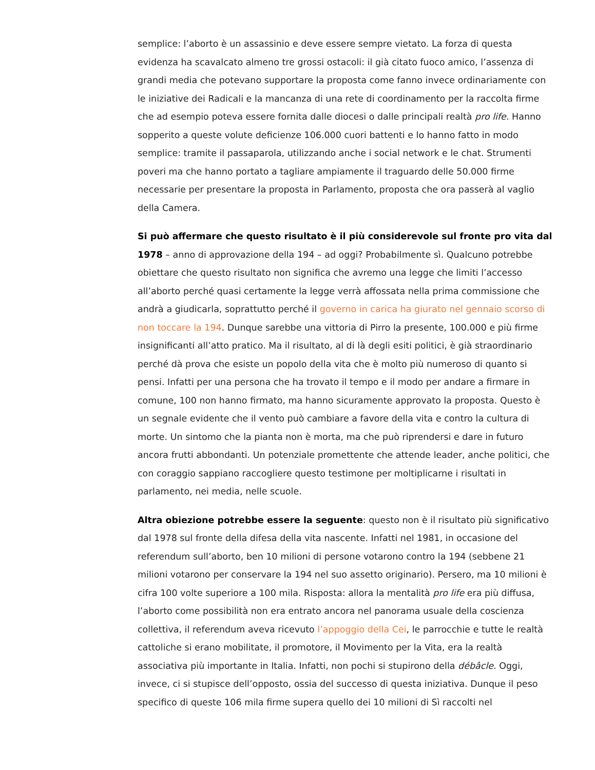semplice: l’aborto è un assassinio e deve essere sempre vietato. La forza di questa evidenza ha scavalcato almeno tre grossi ostacoli: il già citato fuoco amico, l’assenza di grandi media che potevano supportare la proposta come fanno invece ordinariamente con le iniziative dei Radicali e la mancanza di una rete di coordinamento per la raccolta firme che ad esempio poteva essere fornita dalle diocesi o dalle principali realtà pro life. Hanno sopperito a queste volute deficienze 106.000 cuori battenti e lo hanno fatto in modo semplice: tramite il passaparola, utilizzando anche i social network e le chat. Strumenti poveri ma che hanno portato a tagliare ampiamente il traguardo delle 50.000 firme necessarie per presentare la proposta in Parlamento, proposta che ora passerà al vaglio della Camera.
Si può affermare che questo risultato è il più considerevole sul fronte pro vita dal 1978 – anno di approvazione della 194 – ad oggi? Probabilmente sì. Qualcuno potrebbe obiettare che questo risultato non significa che avremo una legge che limiti l’accesso all’aborto perché quasi certamente la legge verrà affossata nella prima commissione che andrà a giudicarla, soprattutto perché il governo in carica ha giurato nel gennaio scorso di non toccare la 194. Dunque sarebbe una vittoria di Pirro la presente, 100.000 e più firme insignificanti all’atto pratico. Ma il risultato, al di là degli esiti politici, è già straordinario perché dà prova che esiste un popolo della vita che è molto più numeroso di quanto si pensi. Infatti per una persona che ha trovato il tempo e il modo per andare a firmare in comune, 100 non hanno firmato, ma hanno sicuramente approvato la proposta. Questo è un segnale evidente che il vento può cambiare a favore della vita e contro la cultura di morte. Un sintomo che la pianta non è morta, ma che può riprendersi e dare in futuro ancora frutti abbondanti. Un potenziale promettente che attende leader, anche politici, che con coraggio sappiano raccogliere questo testimone per moltiplicarne i risultati in parlamento, nei media, nelle scuole.
Altra obiezione potrebbe essere la seguente: questo non è il risultato più significativo dal 1978 sul fronte della difesa della vita nascente. Infatti nel 1981, in occasione del referendum sull’aborto, ben 10 milioni di persone votarono contro la 194 (sebbene 21 milioni votarono per conservare la 194 nel suo assetto originario). Persero, ma 10 milioni è cifra 100 volte superiore a 100 mila. Risposta: allora la mentalità pro life era più diffusa, l’aborto come possibilità non era entrato ancora nel panorama usuale della coscienza collettiva, il referendum aveva ricevuto l’appoggio della Cei, le parrocchie e tutte le realtà cattoliche si erano mobilitate, il promotore, il Movimento per la Vita, era la realtà associativa più importante in Italia. Infatti, non pochi si stupirono della débâcle. Oggi, invece, ci si stupisce dell’opposto, ossia del successo di questa iniziativa. Dunque il peso specifico di queste 106 mila firme supera quello dei 10 milioni di Sì raccolti nel